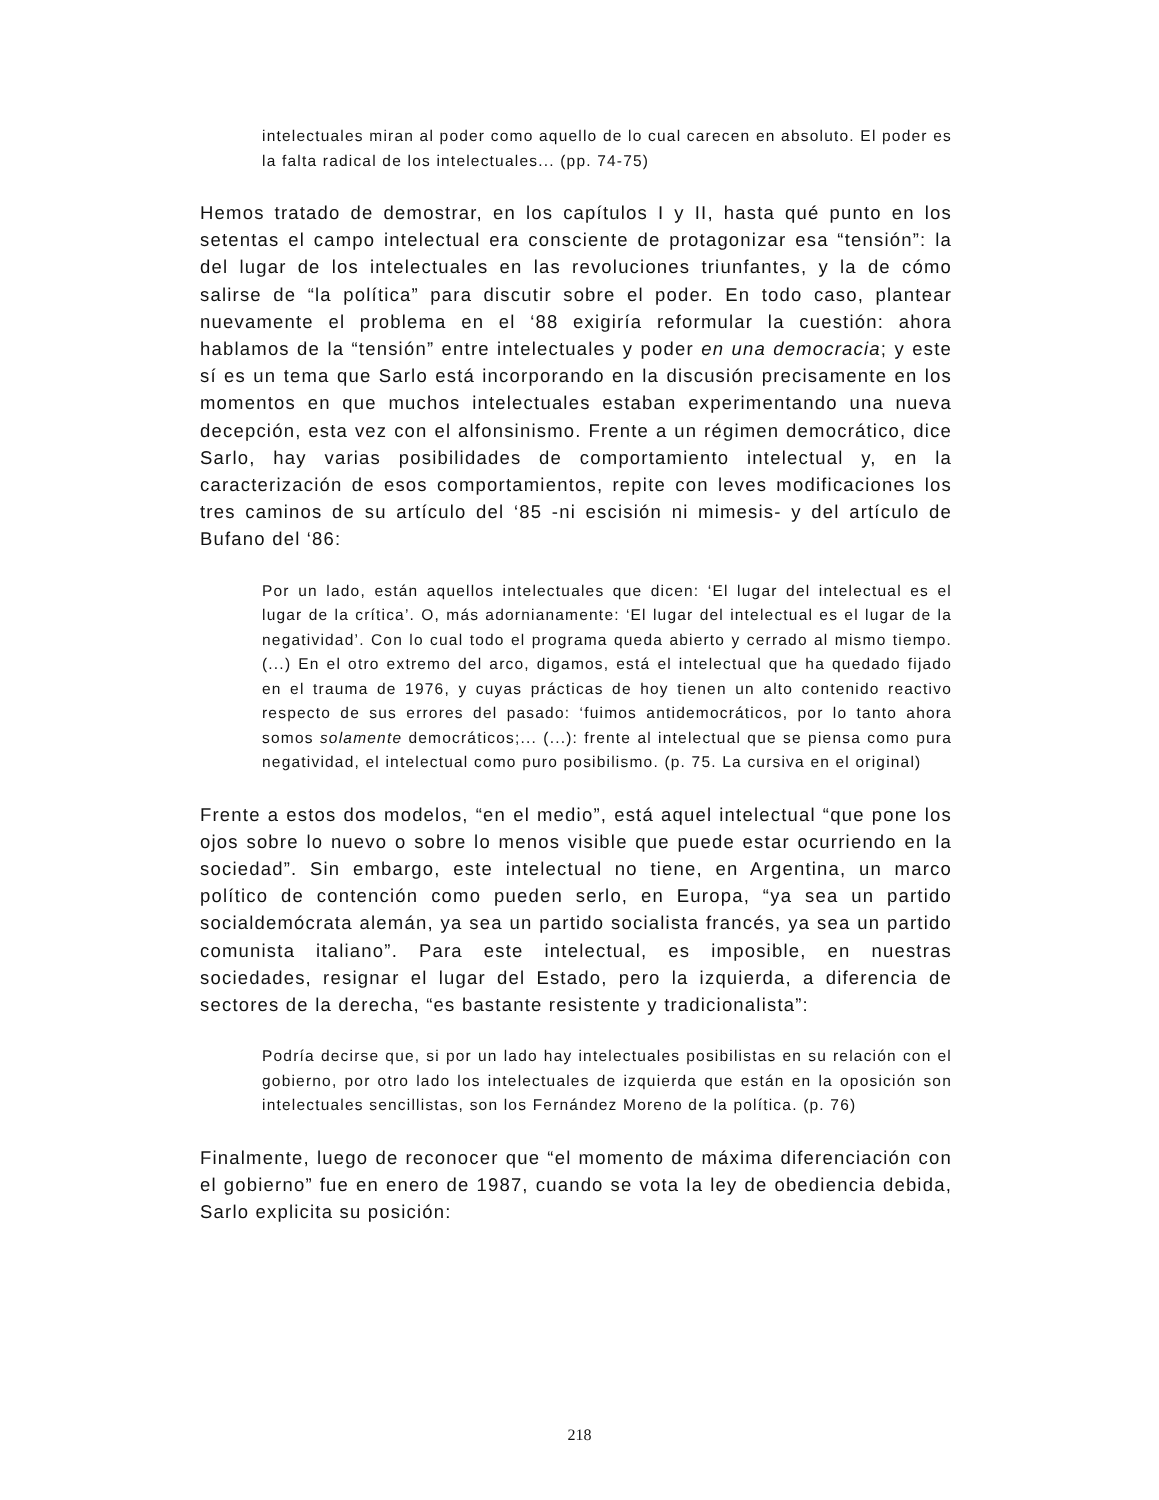intelectuales miran al poder como aquello de lo cual carecen en absoluto. El poder es la falta radical de los intelectuales... (pp. 74-75)
Hemos tratado de demostrar, en los capítulos I y II, hasta qué punto en los setentas el campo intelectual era consciente de protagonizar esa “tensión”: la del lugar de los intelectuales en las revoluciones triunfantes, y la de cómo salirse de “la política” para discutir sobre el poder. En todo caso, plantear nuevamente el problema en el ‘88 exigiría reformular la cuestión: ahora hablamos de la “tensión” entre intelectuales y poder en una democracia; y este sí es un tema que Sarlo está incorporando en la discusión precisamente en los momentos en que muchos intelectuales estaban experimentando una nueva decepción, esta vez con el alfonsinismo. Frente a un régimen democrático, dice Sarlo, hay varias posibilidades de comportamiento intelectual y, en la caracterización de esos comportamientos, repite con leves modificaciones los tres caminos de su artículo del ‘85 -ni escisión ni mimesis- y del artículo de Bufano del ‘86:
Por un lado, están aquellos intelectuales que dicen: ‘El lugar del intelectual es el lugar de la crítica’. O, más adornianamente: ‘El lugar del intelectual es el lugar de la negatividad’. Con lo cual todo el programa queda abierto y cerrado al mismo tiempo. (...) En el otro extremo del arco, digamos, está el intelectual que ha quedado fijado en el trauma de 1976, y cuyas prácticas de hoy tienen un alto contenido reactivo respecto de sus errores del pasado: ‘fuimos antidemocráticos, por lo tanto ahora somos solamente democráticos;... (...): frente al intelectual que se piensa como pura negatividad, el intelectual como puro posibilismo. (p. 75. La cursiva en el original)
Frente a estos dos modelos, “en el medio”, está aquel intelectual “que pone los ojos sobre lo nuevo o sobre lo menos visible que puede estar ocurriendo en la sociedad”. Sin embargo, este intelectual no tiene, en Argentina, un marco político de contención como pueden serlo, en Europa, “ya sea un partido socialdemócrata alemán, ya sea un partido socialista francés, ya sea un partido comunista italiano”. Para este intelectual, es imposible, en nuestras sociedades, resignar el lugar del Estado, pero la izquierda, a diferencia de sectores de la derecha, “es bastante resistente y tradicionalista”:
Podría decirse que, si por un lado hay intelectuales posibilistas en su relación con el gobierno, por otro lado los intelectuales de izquierda que están en la oposición son intelectuales sencillistas, son los Fernández Moreno de la política. (p. 76)
Finalmente, luego de reconocer que “el momento de máxima diferenciación con el gobierno” fue en enero de 1987, cuando se vota la ley de obediencia debida, Sarlo explicita su posición:
218